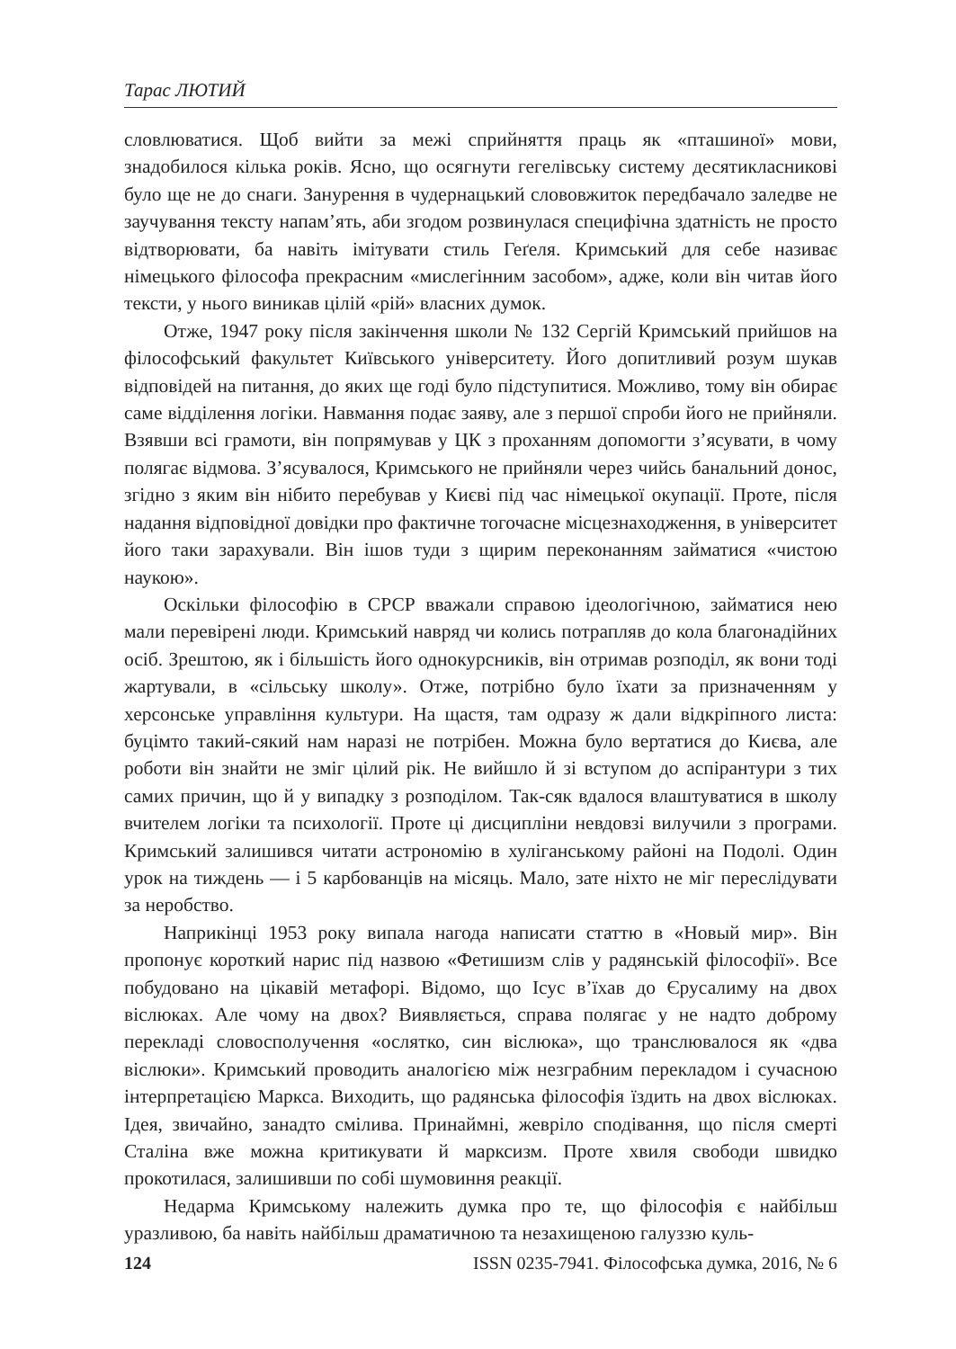Тарас ЛЮТИЙ
словлюватися. Щоб вийти за межі сприйняття праць як «пташиної» мови, знадобилося кілька років. Ясно, що осягнути гегелівську систему десятикласникові було ще не до снаги. Занурення в чудернацький слововжиток передбачало заледве не заучування тексту напам’ять, аби згодом розвинулася специфічна здатність не просто відтворювати, ба навіть імітувати стиль Геґеля. Кримський для себе називає німецького філософа прекрасним «мислегінним засобом», адже, коли він читав його тексти, у нього виникав цілій «рій» власних думок.
Отже, 1947 року після закінчення школи № 132 Сергій Кримський прийшов на філософський факультет Київського університету. Його допитливий розум шукав відповідей на питання, до яких ще годі було підступитися. Можливо, тому він обирає саме відділення логіки. Навмання подає заяву, але з першої спроби його не прийняли. Взявши всі грамоти, він попрямував у ЦК з проханням допомогти з’ясувати, в чому полягає відмова. З’ясувалося, Кримського не прийняли через чийсь банальний донос, згідно з яким він нібито перебував у Києві під час німецької окупації. Проте, після надання відповідної довідки про фактичне тогочасне місцезнаходження, в університет його таки зарахували. Він ішов туди з щирим переконанням займатися «чистою наукою».
Оскільки філософію в СРСР вважали справою ідеологічною, займатися нею мали перевірені люди. Кримський навряд чи колись потрапляв до кола благонадійних осіб. Зрештою, як і більшість його однокурсників, він отримав розподіл, як вони тоді жартували, в «сільську школу». Отже, потрібно було їхати за призначенням у херсонське управління культури. На щастя, там одразу ж дали відкріпного листа: буцімто такий-сякий нам наразі не потрібен. Можна було вертатися до Києва, але роботи він знайти не зміг цілий рік. Не вийшло й зі вступом до аспірантури з тих самих причин, що й у випадку з розподілом. Так-сяк вдалося влаштуватися в школу вчителем логіки та психології. Проте ці дисципліни невдовзі вилучили з програми. Кримський залишився читати астрономію в хуліганському районі на Подолі. Один урок на тиждень — і 5 карбованців на місяць. Мало, зате ніхто не міг переслідувати за неробство.
Наприкінці 1953 року випала нагода написати статтю в «Новый мир». Він пропонує короткий нарис під назвою «Фетишизм слів у радянській філософії». Все побудовано на цікавій метафорі. Відомо, що Ісус в’їхав до Єрусалиму на двох віслюках. Але чому на двох? Виявляється, справа полягає у не надто доброму перекладі словосполучення «ослятко, син віслюка», що транслювалося як «два віслюки». Кримський проводить аналогією між незграбним перекладом і сучасною інтерпретацією Маркса. Виходить, що радянська філософія їздить на двох віслюках. Ідея, звичайно, занадто сміли­ва. Принаймні, жевріло сподівання, що після смерті Сталіна вже можна критикувати й марксизм. Проте хвиля свободи швидко прокотилася, залишивши по собі шумовиння реакції.
Недарма Кримському належить думка про те, що філософія є найбільш уразливою, ба навіть найбільш драматичною та незахищеною галуззю куль-
124 ISSN 0235-7941. Філософська думка, 2016, № 6